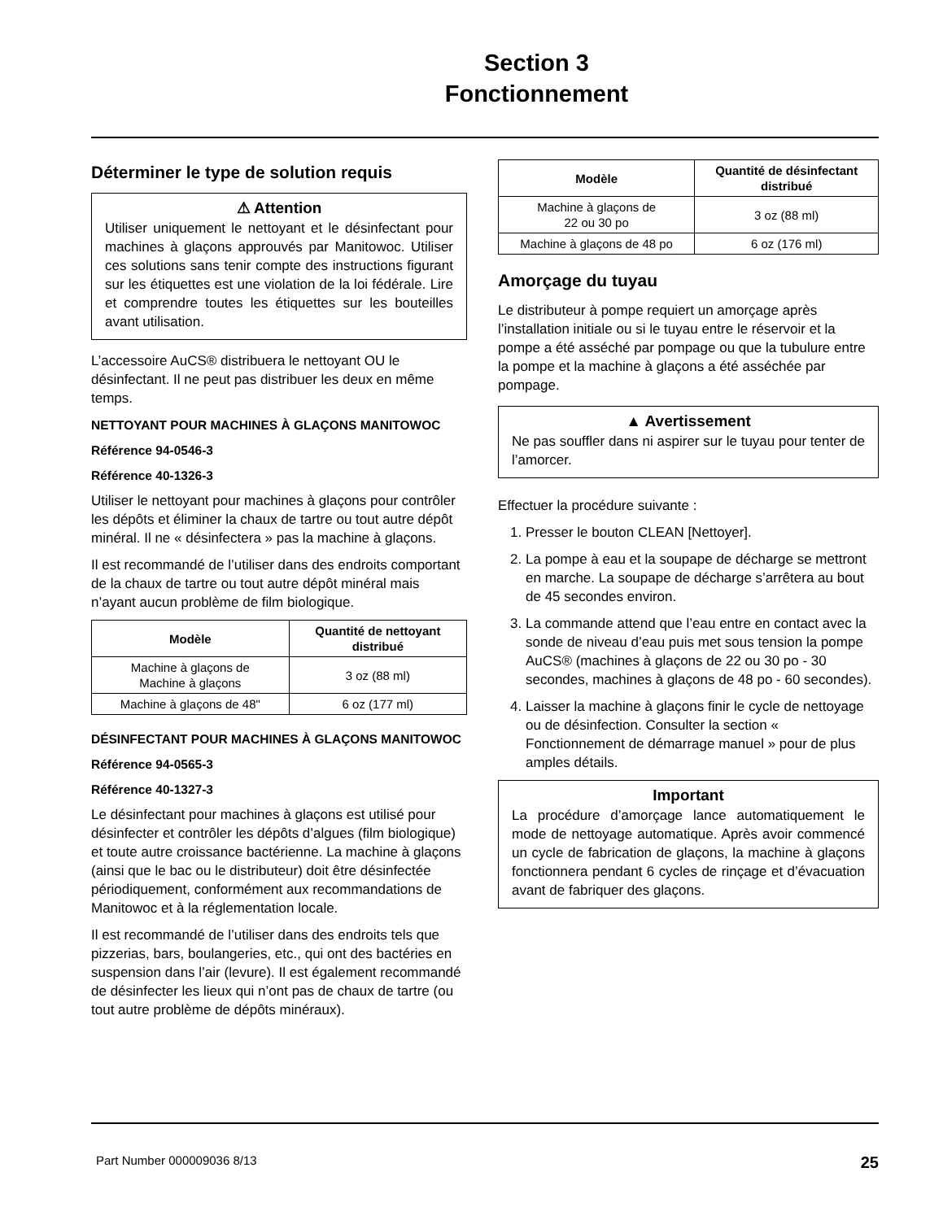Section 3
Fonctionnement
Déterminer le type de solution requis
⚠ Attention
Utiliser uniquement le nettoyant et le désinfectant pour machines à glaçons approuvés par Manitowoc. Utiliser ces solutions sans tenir compte des instructions figurant sur les étiquettes est une violation de la loi fédérale. Lire et comprendre toutes les étiquettes sur les bouteilles avant utilisation.
L’accessoire AuCS® distribuera le nettoyant OU le désinfectant. Il ne peut pas distribuer les deux en même temps.
NETTOYANT POUR MACHINES À GLAÇONS MANITOWOC
Référence 94-0546-3
Référence 40-1326-3
Utiliser le nettoyant pour machines à glaçons pour contrôler les dépôts et éliminer la chaux de tartre ou tout autre dépôt minéral. Il ne « désinfectera » pas la machine à glaçons.
Il est recommandé de l’utiliser dans des endroits comportant de la chaux de tartre ou tout autre dépôt minéral mais n’ayant aucun problème de film biologique.
| Modèle | Quantité de nettoyant distribué |
| --- | --- |
| Machine à glaçons de Machine à glaçons | 3 oz (88 ml) |
| Machine à glaçons de 48" | 6 oz (177 ml) |
DÉSINFECTANT POUR MACHINES À GLAÇONS MANITOWOC
Référence 94-0565-3
Référence 40-1327-3
Le désinfectant pour machines à glaçons est utilisé pour désinfecter et contrôler les dépôts d’algues (film biologique) et toute autre croissance bactérienne. La machine à glaçons (ainsi que le bac ou le distributeur) doit être désinfectée périodiquement, conformément aux recommandations de Manitowoc et à la réglementation locale.
Il est recommandé de l’utiliser dans des endroits tels que pizzerias, bars, boulangeries, etc., qui ont des bactéries en suspension dans l’air (levure). Il est également recommandé de désinfecter les lieux qui n’ont pas de chaux de tartre (ou tout autre problème de dépôts minéraux).
| Modèle | Quantité de désinfectant distribué |
| --- | --- |
| Machine à glaçons de 22 ou 30 po | 3 oz (88 ml) |
| Machine à glaçons de 48 po | 6 oz (176 ml) |
Amorçage du tuyau
Le distributeur à pompe requiert un amorçage après l’installation initiale ou si le tuyau entre le réservoir et la pompe a été asséché par pompage ou que la tubulure entre la pompe et la machine à glaçons a été asséchée par pompage.
▲ Avertissement
Ne pas souffler dans ni aspirer sur le tuyau pour tenter de l’amorcer.
Effectuer la procédure suivante :
1. Presser le bouton CLEAN [Nettoyer].
2. La pompe à eau et la soupape de décharge se mettront en marche. La soupape de décharge s’arrêtera au bout de 45 secondes environ.
3. La commande attend que l’eau entre en contact avec la sonde de niveau d’eau puis met sous tension la pompe AuCS® (machines à glaçons de 22 ou 30 po - 30 secondes, machines à glaçons de 48 po - 60 secondes).
4. Laisser la machine à glaçons finir le cycle de nettoyage ou de désinfection. Consulter la section « Fonctionnement de démarrage manuel » pour de plus amples détails.
Important
La procédure d’amorçage lance automatiquement le mode de nettoyage automatique. Après avoir commencé un cycle de fabrication de glaçons, la machine à glaçons fonctionnera pendant 6 cycles de rinçage et d’évacuation avant de fabriquer des glaçons.
Part Number 000009036 8/13 25